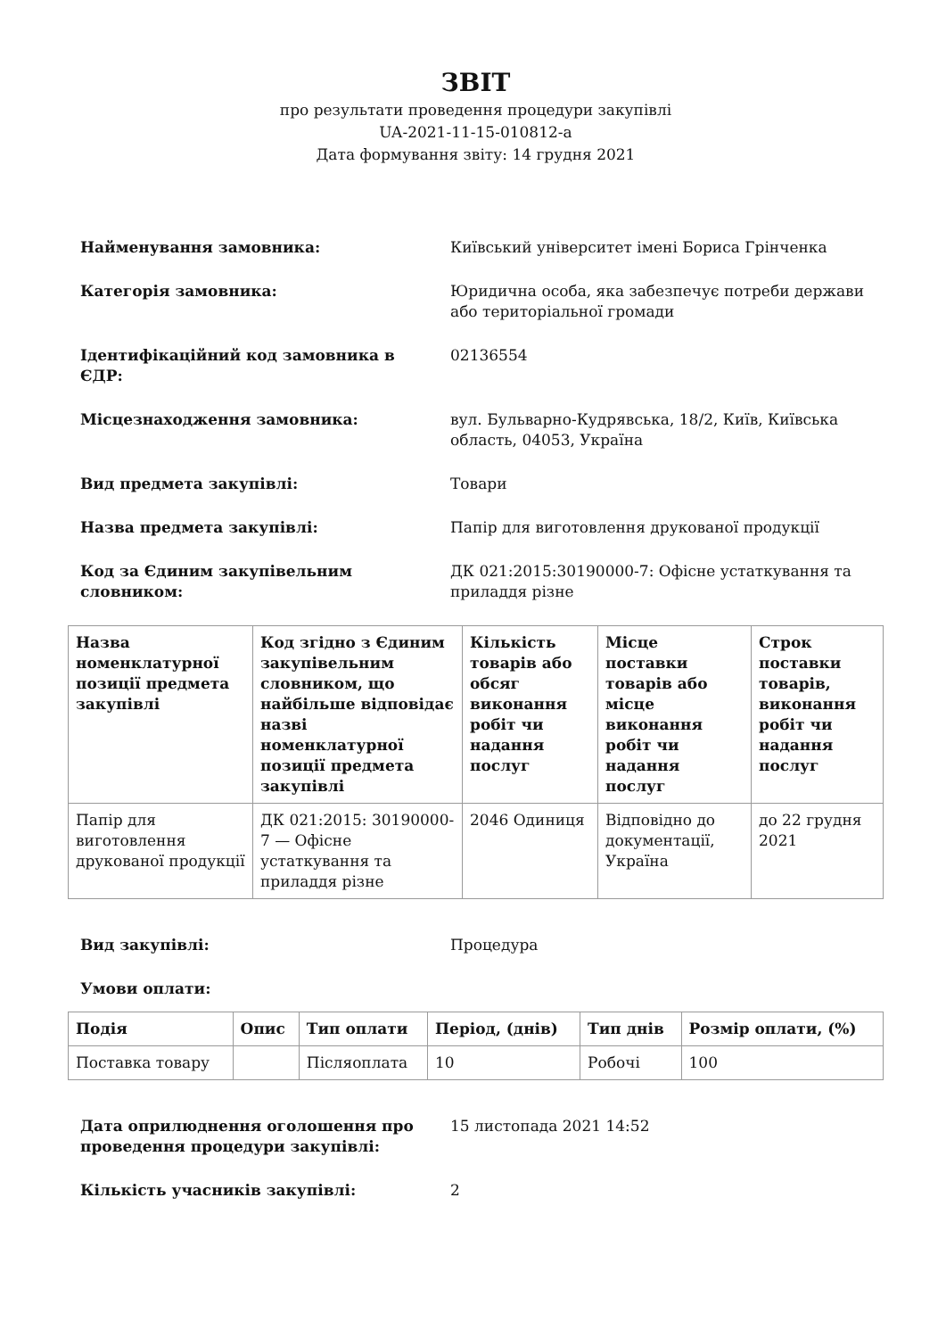ЗВІТ
про результати проведення процедури закупівлі
UA-2021-11-15-010812-a
Дата формування звіту: 14 грудня 2021
Найменування замовника: Київський університет імені Бориса Грінченка
Категорія замовника: Юридична особа, яка забезпечує потреби держави або територіальної громади
Ідентифікаційний код замовника в ЄДР: 02136554
Місцезнаходження замовника: вул. Бульварно-Кудрявська, 18/2, Київ, Київська область, 04053, Україна
Вид предмета закупівлі: Товари
Назва предмета закупівлі: Папір для виготовлення друкованої продукції
Код за Єдиним закупівельним словником: ДК 021:2015:30190000-7: Офісне устаткування та приладдя різне
| Назва номенклатурної позиції предмета закупівлі | Код згідно з Єдиним закупівельним словником, що найбільше відповідає назві номенклатурної позиції предмета закупівлі | Кількість товарів або обсяг виконання робіт чи надання послуг | Місце поставки товарів або місце виконання робіт чи надання послуг | Строк поставки товарів, виконання робіт чи надання послуг |
| --- | --- | --- | --- | --- |
| Папір для виготовлення друкованої продукції | ДК 021:2015: 30190000-7 — Офісне устаткування та приладдя різне | 2046 Одиниця | Відповідно до документації, Україна | до 22 грудня 2021 |
Вид закупівлі: Процедура
Умови оплати:
| Подія | Опис | Тип оплати | Період, (днів) | Тип днів | Розмір оплати, (%) |
| --- | --- | --- | --- | --- | --- |
| Поставка товару | | Післяоплата | 10 | Робочі | 100 |
Дата оприлюднення оголошення про проведення процедури закупівлі:
15 листопада 2021 14:52
Кількість учасників закупівлі: 2